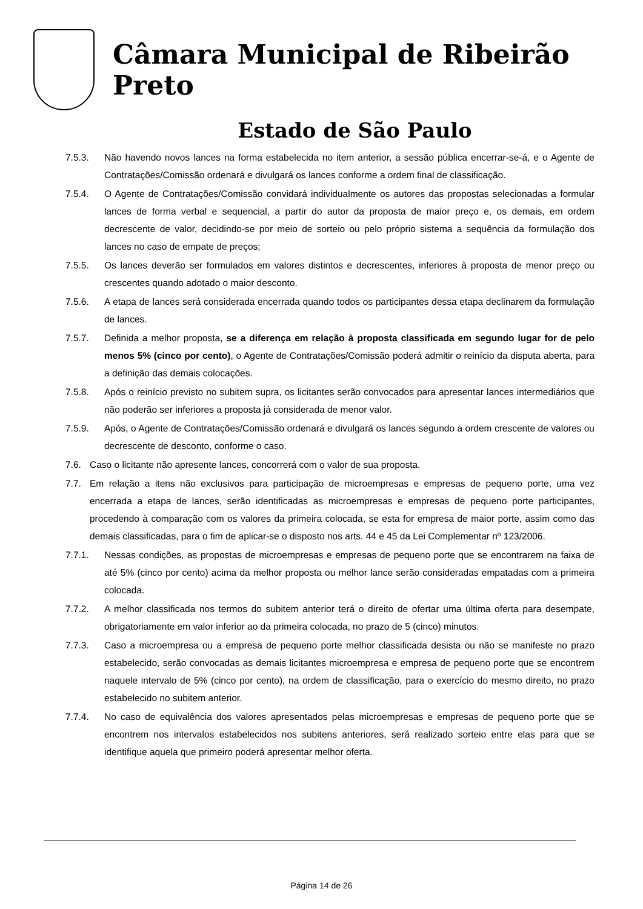Câmara Municipal de Ribeirão Preto
Estado de São Paulo
7.5.3. Não havendo novos lances na forma estabelecida no item anterior, a sessão pública encerrar-se-á, e o Agente de Contratações/Comissão ordenará e divulgará os lances conforme a ordem final de classificação.
7.5.4. O Agente de Contratações/Comissão convidará individualmente os autores das propostas selecionadas a formular lances de forma verbal e sequencial, a partir do autor da proposta de maior preço e, os demais, em ordem decrescente de valor, decidindo-se por meio de sorteio ou pelo próprio sistema a sequência da formulação dos lances no caso de empate de preços;
7.5.5. Os lances deverão ser formulados em valores distintos e decrescentes, inferiores à proposta de menor preço ou crescentes quando adotado o maior desconto.
7.5.6. A etapa de lances será considerada encerrada quando todos os participantes dessa etapa declinarem da formulação de lances.
7.5.7. Definida a melhor proposta, se a diferença em relação à proposta classificada em segundo lugar for de pelo menos 5% (cinco por cento), o Agente de Contratações/Comissão poderá admitir o reinício da disputa aberta, para a definição das demais colocações.
7.5.8. Após o reinício previsto no subitem supra, os licitantes serão convocados para apresentar lances intermediários que não poderão ser inferiores a proposta já considerada de menor valor.
7.5.9. Após, o Agente de Contratações/Comissão ordenará e divulgará os lances segundo a ordem crescente de valores ou decrescente de desconto, conforme o caso.
7.6. Caso o licitante não apresente lances, concorrerá com o valor de sua proposta.
7.7. Em relação a itens não exclusivos para participação de microempresas e empresas de pequeno porte, uma vez encerrada a etapa de lances, serão identificadas as microempresas e empresas de pequeno porte participantes, procedendo à comparação com os valores da primeira colocada, se esta for empresa de maior porte, assim como das demais classificadas, para o fim de aplicar-se o disposto nos arts. 44 e 45 da Lei Complementar nº 123/2006.
7.7.1. Nessas condições, as propostas de microempresas e empresas de pequeno porte que se encontrarem na faixa de até 5% (cinco por cento) acima da melhor proposta ou melhor lance serão consideradas empatadas com a primeira colocada.
7.7.2. A melhor classificada nos termos do subitem anterior terá o direito de ofertar uma última oferta para desempate, obrigatoriamente em valor inferior ao da primeira colocada, no prazo de 5 (cinco) minutos.
7.7.3. Caso a microempresa ou a empresa de pequeno porte melhor classificada desista ou não se manifeste no prazo estabelecido, serão convocadas as demais licitantes microempresa e empresa de pequeno porte que se encontrem naquele intervalo de 5% (cinco por cento), na ordem de classificação, para o exercício do mesmo direito, no prazo estabelecido no subitem anterior.
7.7.4. No caso de equivalência dos valores apresentados pelas microempresas e empresas de pequeno porte que se encontrem nos intervalos estabelecidos nos subitens anteriores, será realizado sorteio entre elas para que se identifique aquela que primeiro poderá apresentar melhor oferta.
Página 14 de 26